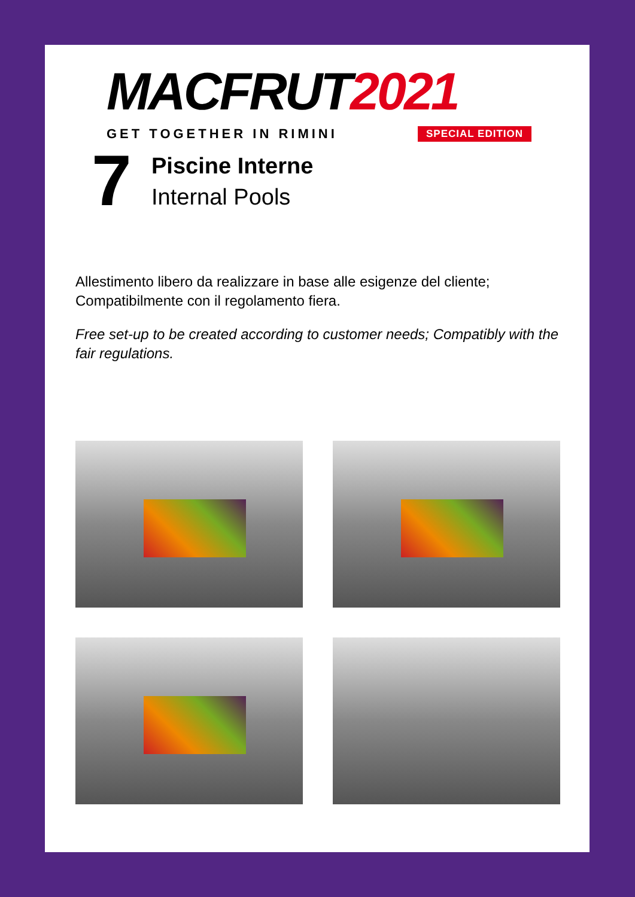MACFRUT2021
GET TOGETHER IN RIMINI SPECIAL EDITION
7
Piscine Interne
Internal Pools
Allestimento libero da realizzare in base alle esigenze del cliente; Compatibilmente con il regolamento fiera.
Free set-up to be created according to customer needs; Compatibly with the fair regulations.